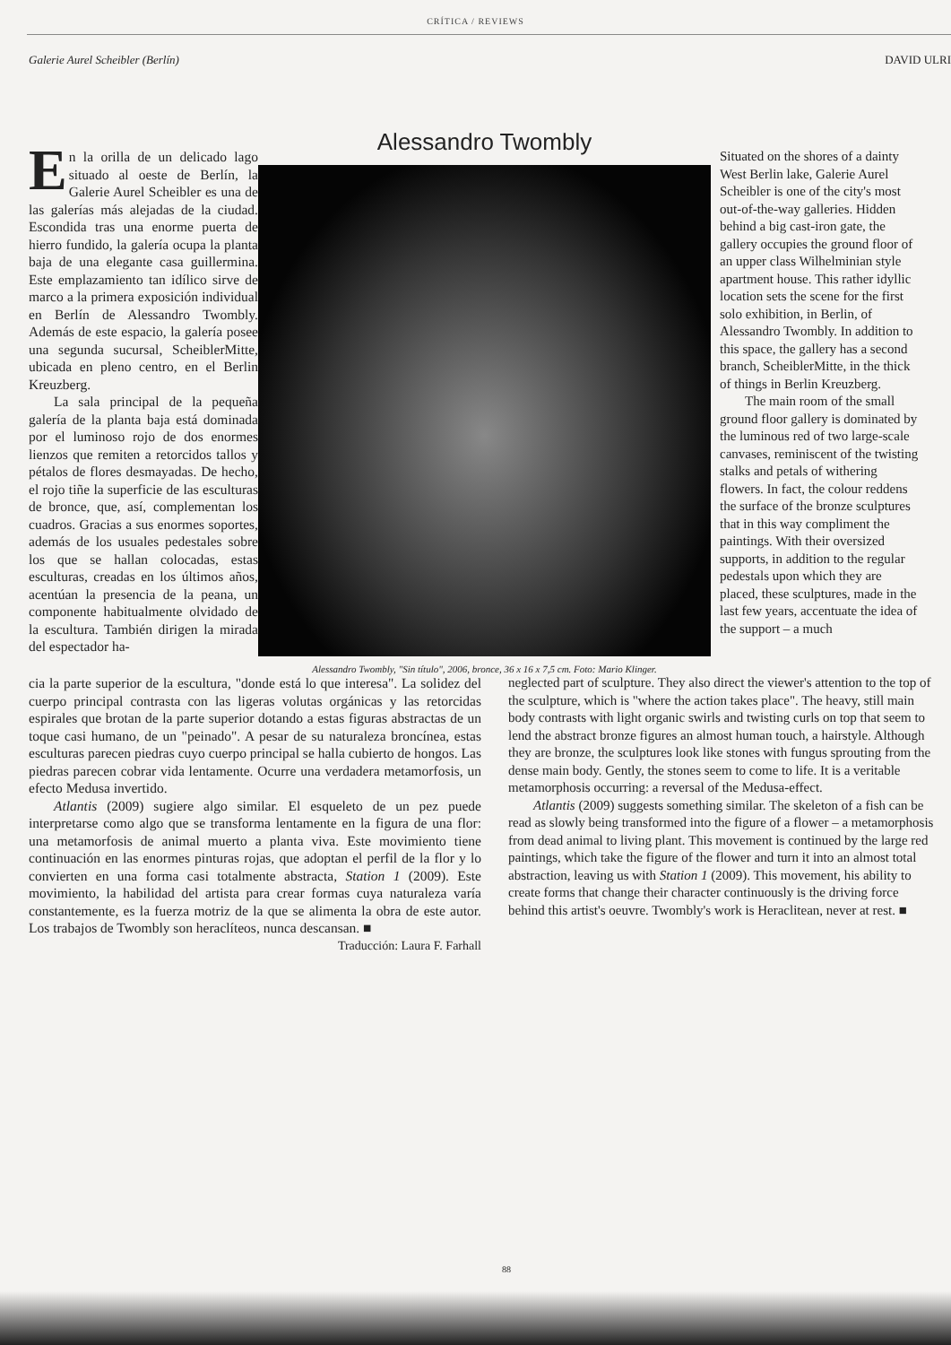CRÍTICA / REVIEWS
Galerie Aurel Scheibler (Berlín) DAVID ULRI
En la orilla de un delicado lago situado al oeste de Berlín, la Galerie Aurel Scheibler es una de las galerías más alejadas de la ciudad. Escondida tras una enorme puerta de hierro fundido, la galería ocupa la planta baja de una elegante casa guillermina. Este emplazamiento tan idílico sirve de marco a la primera exposición individual en Berlín de Alessandro Twombly. Además de este espacio, la galería posee una segunda sucursal, ScheiblerMitte, ubicada en pleno centro, en el Berlin Kreuzberg.
La sala principal de la pequeña galería de la planta baja está dominada por el luminoso rojo de dos enormes lienzos que remiten a retorcidos tallos y pétalos de flores desmayadas. De hecho, el rojo tiñe la superficie de las esculturas de bronce, que, así, complementan los cuadros. Gracias a sus enormes soportes, además de los usuales pedestales sobre los que se hallan colocadas, estas esculturas, creadas en los últimos años, acentúan la presencia de la peana, un componente habitualmente olvidado de la escultura. También dirigen la mirada del espectador ha-
Alessandro Twombly
Alessandro Twombly, "Sin título", 2006, bronce, 36 x 16 x 7,5 cm. Foto: Mario Klinger.
Situated on the shores of a dainty West Berlin lake, Galerie Aurel Scheibler is one of the city's most out-of-the-way galleries. Hidden behind a big cast-iron gate, the gallery occupies the ground floor of an upper class Wilhelminian style apartment house. This rather idyllic location sets the scene for the first solo exhibition, in Berlin, of Alessandro Twombly. In addition to this space, the gallery has a second branch, ScheiblerMitte, in the thick of things in Berlin Kreuzberg.
The main room of the small ground floor gallery is dominated by the luminous red of two large-scale canvases, reminiscent of the twisting stalks and petals of withering flowers. In fact, the colour reddens the surface of the bronze sculptures that in this way compliment the paintings. With their oversized supports, in addition to the regular pedestals upon which they are placed, these sculptures, made in the last few years, accentuate the idea of the support – a much
cia la parte superior de la escultura, "donde está lo que interesa". La solidez del cuerpo principal contrasta con las ligeras volutas orgánicas y las retorcidas espirales que brotan de la parte superior dotando a estas figuras abstractas de un toque casi humano, de un "peinado". A pesar de su naturaleza broncínea, estas esculturas parecen piedras cuyo cuerpo principal se halla cubierto de hongos. Las piedras parecen cobrar vida lentamente. Ocurre una verdadera metamorfosis, un efecto Medusa invertido.
Atlantis (2009) sugiere algo similar. El esqueleto de un pez puede interpretarse como algo que se transforma lentamente en la figura de una flor: una metamorfosis de animal muerto a planta viva. Este movimiento tiene continuación en las enormes pinturas rojas, que adoptan el perfil de la flor y lo convierten en una forma casi totalmente abstracta, Station 1 (2009). Este movimiento, la habilidad del artista para crear formas cuya naturaleza varía constantemente, es la fuerza motriz de la que se alimenta la obra de este autor. Los trabajos de Twombly son heraclíteos, nunca descansan. ■
Traducción: Laura F. Farhall
neglected part of sculpture. They also direct the viewer's attention to the top of the sculpture, which is "where the action takes place". The heavy, still main body contrasts with light organic swirls and twisting curls on top that seem to lend the abstract bronze figures an almost human touch, a hairstyle. Although they are bronze, the sculptures look like stones with fungus sprouting from the dense main body. Gently, the stones seem to come to life. It is a veritable metamorphosis occurring: a reversal of the Medusa-effect.
Atlantis (2009) suggests something similar. The skeleton of a fish can be read as slowly being transformed into the figure of a flower – a metamorphosis from dead animal to living plant. This movement is continued by the large red paintings, which take the figure of the flower and turn it into an almost total abstraction, leaving us with Station 1 (2009). This movement, his ability to create forms that change their character continuously is the driving force behind this artist's oeuvre. Twombly's work is Heraclitean, never at rest. ■
88